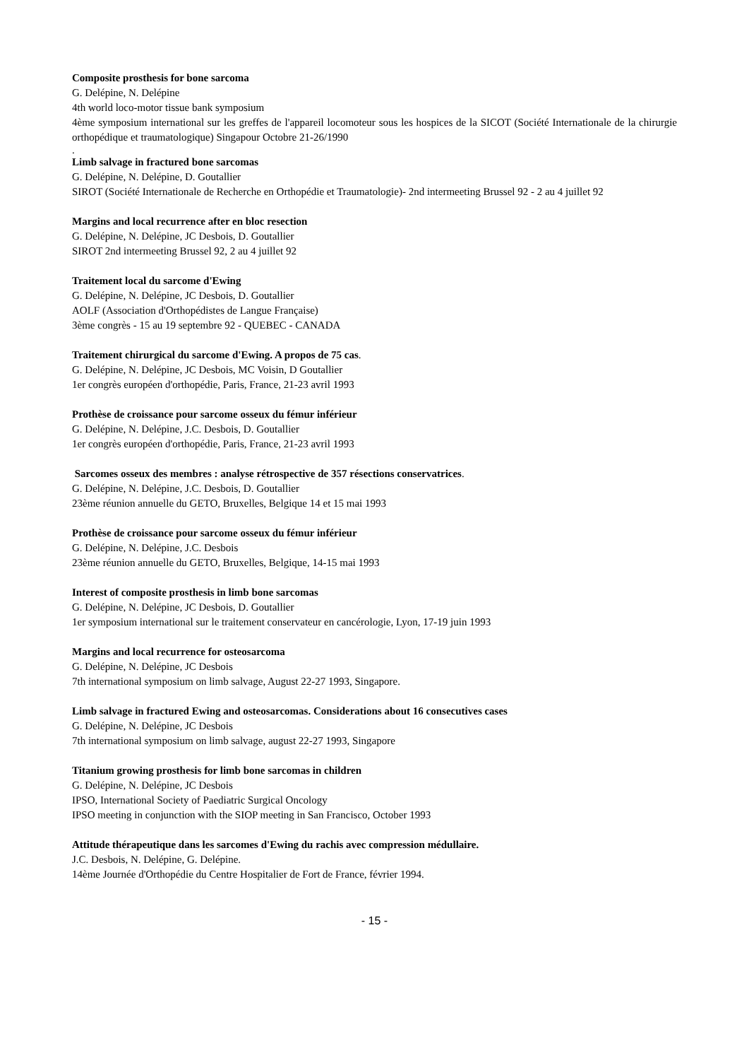Composite prosthesis for bone sarcoma
G. Delépine, N. Delépine
4th world loco-motor tissue bank symposium
4ème symposium international sur les greffes de l'appareil locomoteur sous les hospices de la SICOT (Société Internationale de la chirurgie orthopédique et traumatologique) Singapour Octobre 21-26/1990
.
Limb salvage in fractured bone sarcomas
G. Delépine, N. Delépine, D. Goutallier
SIROT (Société Internationale de Recherche en Orthopédie et Traumatologie)- 2nd intermeeting Brussel 92 - 2 au 4 juillet 92
Margins and local recurrence after en bloc resection
G. Delépine, N. Delépine, JC Desbois, D. Goutallier
SIROT 2nd intermeeting Brussel 92, 2 au 4 juillet 92
Traitement local du sarcome d'Ewing
G. Delépine, N. Delépine, JC Desbois, D. Goutallier
AOLF (Association d'Orthopédistes de Langue Française)
3ème congrès - 15 au 19 septembre 92 - QUEBEC - CANADA
Traitement chirurgical du sarcome d'Ewing. A propos de 75 cas.
G. Delépine, N. Delépine, JC Desbois, MC Voisin, D Goutallier
1er congrès européen d'orthopédie, Paris, France, 21-23 avril 1993
Prothèse de croissance pour sarcome osseux du fémur inférieur
G. Delépine, N. Delépine, J.C. Desbois, D. Goutallier
1er congrès européen d'orthopédie, Paris, France, 21-23 avril 1993
Sarcomes osseux des membres : analyse rétrospective de 357 résections conservatrices.
G. Delépine, N. Delépine, J.C. Desbois, D. Goutallier
23ème réunion annuelle du GETO, Bruxelles, Belgique 14 et 15 mai 1993
Prothèse de croissance pour sarcome osseux du fémur inférieur
G. Delépine, N. Delépine, J.C. Desbois
23ème réunion annuelle du GETO, Bruxelles, Belgique, 14-15 mai 1993
Interest of composite prosthesis in limb bone sarcomas
G. Delépine, N. Delépine, JC Desbois, D. Goutallier
1er symposium international sur le traitement conservateur en cancérologie, Lyon, 17-19 juin 1993
Margins and local recurrence for osteosarcoma
G. Delépine, N. Delépine, JC Desbois
7th international symposium on limb salvage, August 22-27 1993, Singapore.
Limb salvage in fractured Ewing and osteosarcomas. Considerations about 16 consecutives cases
G. Delépine, N. Delépine, JC Desbois
7th international symposium on limb salvage, august 22-27 1993, Singapore
Titanium growing prosthesis for limb bone sarcomas in children
G. Delépine, N. Delépine, JC Desbois
IPSO, International Society of Paediatric Surgical Oncology
IPSO meeting in conjunction with the SIOP meeting in San Francisco, October 1993
Attitude thérapeutique dans les sarcomes d'Ewing du rachis avec compression médullaire.
J.C. Desbois, N. Delépine, G. Delépine.
14ème Journée d'Orthopédie du Centre Hospitalier de Fort de France, février 1994.
- 15 -